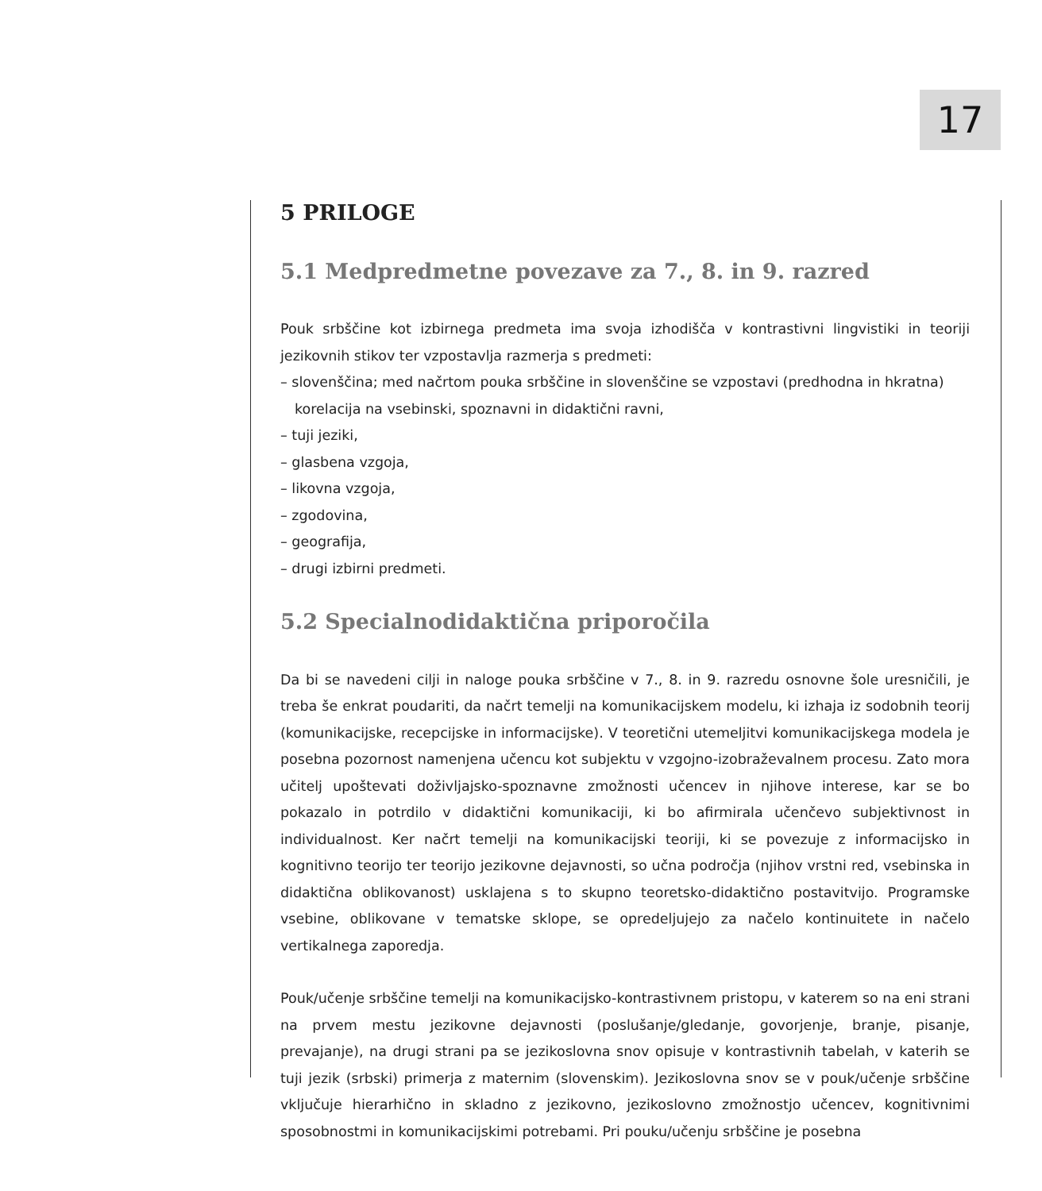17
5 PRILOGE
5.1 Medpredmetne povezave za 7., 8. in 9. razred
Pouk srbščine kot izbirnega predmeta ima svoja izhodišča v kontrastivni lingvistiki in teoriji jezikovnih stikov ter vzpostavlja razmerja s predmeti:
– slovenščina; med načrtom pouka srbščine in slovenščine se vzpostavi (predhodna in hkratna) korelacija na vsebinski, spoznavni in didaktični ravni,
– tuji jeziki,
– glasbena vzgoja,
– likovna vzgoja,
– zgodovina,
– geografija,
– drugi izbirni predmeti.
5.2 Specialnodidaktična priporočila
Da bi se navedeni cilji in naloge pouka srbščine v 7., 8. in 9. razredu osnovne šole uresničili, je treba še enkrat poudariti, da načrt temelji na komunikacijskem modelu, ki izhaja iz sodobnih teorij (komunikacijske, recepcijske in informacijske). V teoretični utemeljitvi komunikacijskega modela je posebna pozornost namenjena učencu kot subjektu v vzgojno-izobraževalnem procesu. Zato mora učitelj upoštevati doživljajsko-spoznavne zmožnosti učencev in njihove interese, kar se bo pokazalo in potrdilo v didaktični komunikaciji, ki bo afirmirala učenčevo subjektivnost in individualnost. Ker načrt temelji na komunikacijski teoriji, ki se povezuje z informacijsko in kognitivno teorijo ter teorijo jezikovne dejavnosti, so učna področja (njihov vrstni red, vsebinska in didaktična oblikovanost) usklajena s to skupno teoretsko-didaktično postavitvijo. Programske vsebine, oblikovane v tematske sklope, se opredeljujejo za načelo kontinuitete in načelo vertikalnega zaporedja.
Pouk/učenje srbščine temelji na komunikacijsko-kontrastivnem pristopu, v katerem so na eni strani na prvem mestu jezikovne dejavnosti (poslušanje/gledanje, govorjenje, branje, pisanje, prevajanje), na drugi strani pa se jezikoslovna snov opisuje v kontrastivnih tabelah, v katerih se tuji jezik (srbski) primerja z maternim (slovenskim). Jezikoslovna snov se v pouk/učenje srbščine vključuje hierarhično in skladno z jezikovno, jezikoslovno zmožnostjo učencev, kognitivnimi sposobnostmi in komunikacijskimi potrebami. Pri pouku/učenju srbščine je posebna